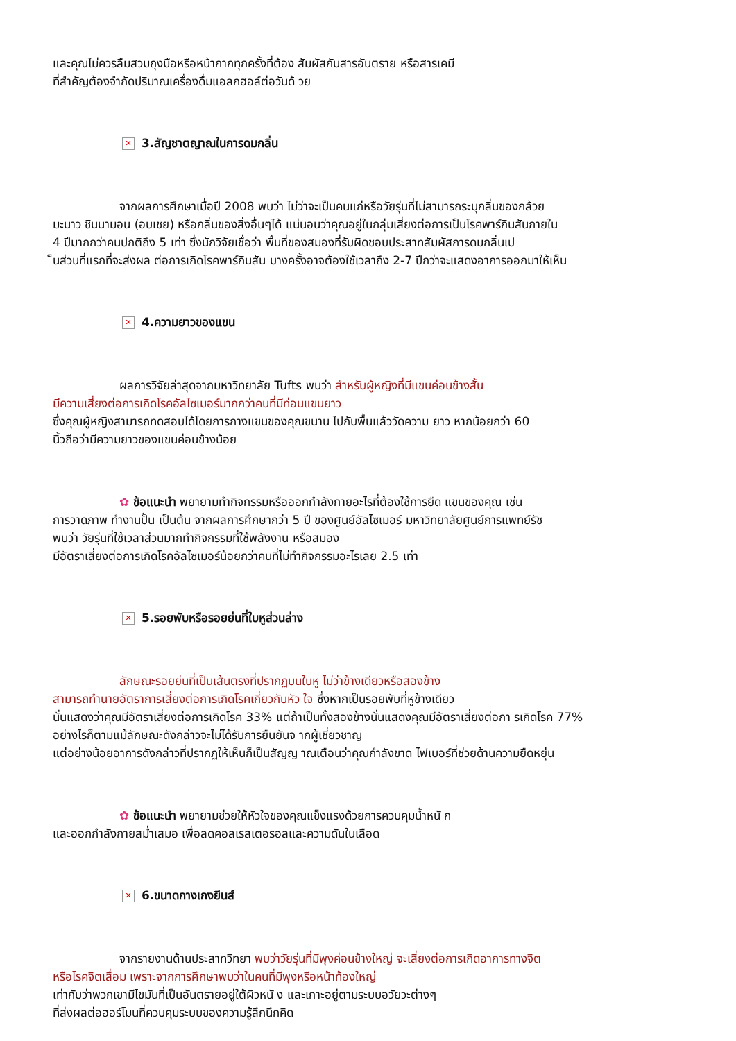และคุณไม่ควรลืมสวมถุงมือหรือหน้ากากทุกครั้งที่ต้อง สัมผัสกับสารอันตราย หรือสารเคมี
ที่สำคัญต้องจำกัดปริมาณเครื่องดื่มแอลกฮอล์ต่อวันด้ วย
✕ 3.สัญชาตญาณในการดมกลิ่น
จากผลการศึกษาเมื่อปี 2008 พบว่า ไม่ว่าจะเป็นคนแก่หรือวัยรุ่นที่ไม่สามารถระบุกลิ่นของกล้วย
มะนาว ชินนามอน (อบเชย) หรือกลิ่นของสิ่งอื่นๆได้ แน่นอนว่าคุณอยู่ในกลุ่มเสี่ยงต่อการเป็นโรคพาร์กินสันภายใน
4 ปีมากกว่าคนปกติถึง 5 เท่า ซึ่งนักวิจัยเชื่อว่า พื้นที่ของสมองที่รับผิดชอบประสาทสัมผัสการดมกลิ่นเป
็นส่วนที่แรกที่จะส่งผล ต่อการเกิดโรคพาร์กินสัน บางครั้งอาจต้องใช้เวลาถึง 2-7 ปีกว่าจะแสดงอาการออกมาให้เห็น
✕ 4.ความยาวของแขน
ผลการวิจัยล่าสุดจากมหาวิทยาลัย Tufts พบว่า สำหรับผู้หญิงที่มีแขนค่อนข้างสั้น
มีความเสี่ยงต่อการเกิดโรคอัลไซเมอร์มากกว่าคนที่มีท่อนแขนยาว
ซึ่งคุณผู้หญิงสามารถทดสอบได้โดยการกางแขนของคุณขนาน ไปกับพื้นแล้ววัดความ ยาว หากน้อยกว่า 60
นิ้วถือว่ามีความยาวของแขนค่อนข้างน้อย
✿ ข้อแนะนำ พยายามทำกิจกรรมหรือออกกำลังกายอะไรที่ต้องใช้การยืด แขนของคุณ เช่น
การวาดภาพ ทำงานปั้น เป็นต้น จากผลการศึกษากว่า 5 ปี ของศูนย์อัลไซเมอร์ มหาวิทยาลัยศูนย์การแพทย์รัช
พบว่า วัยรุ่นที่ใช้เวลาส่วนมากทำกิจกรรมที่ใช้พลังงาน หรือสมอง
มีอัตราเสี่ยงต่อการเกิดโรคอัลไซเมอร์น้อยกว่าคนที่ไม่ทำกิจกรรมอะไรเลย 2.5 เท่า
✕ 5.รอยพับหรือรอยย่นที่ใบหูส่วนล่าง
ลักษณะรอยย่นที่เป็นเส้นตรงที่ปรากฏบนใบหู ไม่ว่าข้างเดียวหรือสองข้าง
สามารถทำนายอัตราการเสี่ยงต่อการเกิดโรคเกี่ยวกับหัว ใจ ซึ่งหากเป็นรอยพับที่หูข้างเดียว
นั่นแสดงว่าคุณมีอัตราเสี่ยงต่อการเกิดโรค 33% แต่ถ้าเป็นทั้งสองข้างนั่นแสดงคุณมีอัตราเสี่ยงต่อกา รเกิดโรค 77%
อย่างไรก็ตามแม้ลักษณะดังกล่าวจะไม่ได้รับการยืนยันจ ากผู้เชี่ยวชาญ
แต่อย่างน้อยอาการดังกล่าวที่ปรากฏให้เห็นก็เป็นสัญญ าณเตือนว่าคุณกำลังขาด ไฟเบอร์ที่ช่วยด้านความยืดหยุ่น
✿ ข้อแนะนำ พยายามช่วยให้หัวใจของคุณแข็งแรงด้วยการควบคุมน้ำหนั ก
และออกกำลังกายสม่ำเสมอ เพื่อลดคอลเรสเตอรอลและความดันในเลือด
✕ 6.ขนาดกางเกงยีนส์
จากรายงานด้านประสาทวิทยา พบว่าวัยรุ่นที่มีพุงค่อนข้างใหญ่ จะเสี่ยงต่อการเกิดอาการทางจิต
หรือโรคจิตเสื่อม เพราะจากการศึกษาพบว่าในคนที่มีพุงหรือหน้าท้องใหญ่
เท่ากับว่าพวกเขามีไขมันที่เป็นอันตรายอยู่ใต้ผิวหนั ง และเกาะอยู่ตามระบบอวัยวะต่างๆ
ที่ส่งผลต่อฮอร์โมนที่ควบคุมระบบของความรู้สึกนึกคิด